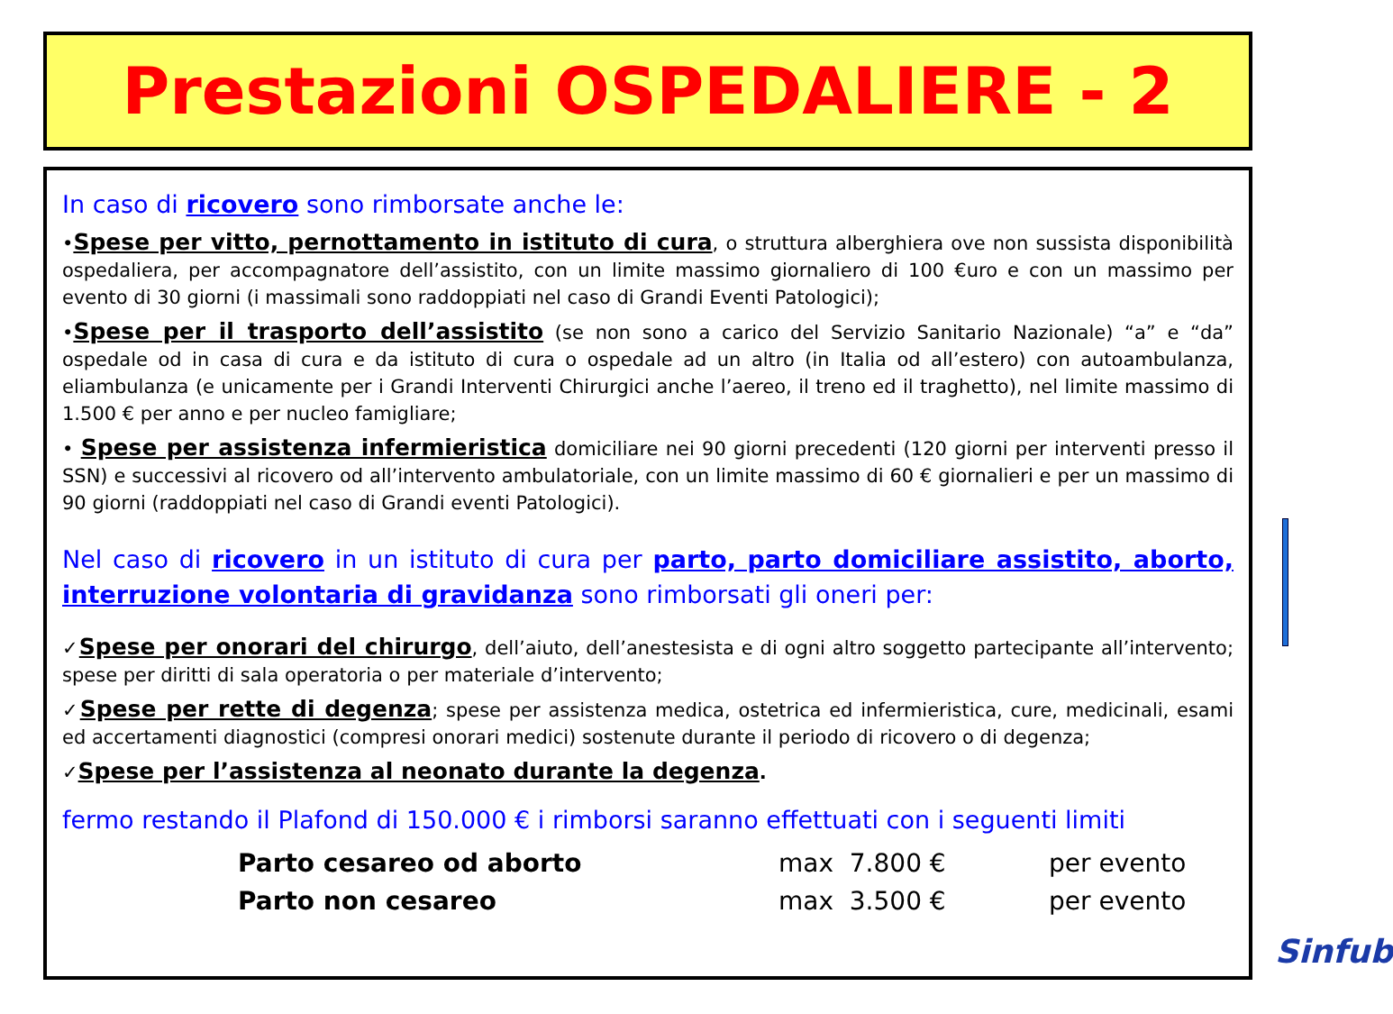Prestazioni OSPEDALIERE - 2
In caso di ricovero sono rimborsate anche le:
•Spese per vitto, pernottamento in istituto di cura, o struttura alberghiera ove non sussista disponibilità ospedaliera, per accompagnatore dell’assistito, con un limite massimo giornaliero di 100 €uro e con un massimo per evento di 30 giorni (i massimali sono raddoppiati nel caso di Grandi Eventi Patologici);
•Spese per il trasporto dell’assistito (se non sono a carico del Servizio Sanitario Nazionale) “a” e “da” ospedale od in casa di cura e da istituto di cura o ospedale ad un altro (in Italia od all’estero) con autoambulanza, eliambulanza (e unicamente per i Grandi Interventi Chirurgici anche l’aereo, il treno ed il traghetto), nel limite massimo di 1.500 € per anno e per nucleo famigliare;
• Spese per assistenza infermieristica domiciliare nei 90 giorni precedenti (120 giorni per interventi presso il SSN) e successivi al ricovero od all’intervento ambulatoriale, con un limite massimo di 60 € giornalieri e per un massimo di 90 giorni (raddoppiati nel caso di Grandi eventi Patologici).
Nel caso di ricovero in un istituto di cura per parto, parto domiciliare assistito, aborto, interruzione volontaria di gravidanza sono rimborsati gli oneri per:
✓Spese per onorari del chirurgo, dell’aiuto, dell’anestesista e di ogni altro soggetto partecipante all’intervento; spese per diritti di sala operatoria o per materiale d’intervento;
✓Spese per rette di degenza; spese per assistenza medica, ostetrica ed infermieristica, cure, medicinali, esami ed accertamenti diagnostici (compresi onorari medici) sostenute durante il periodo di ricovero o di degenza;
✓Spese per l’assistenza al neonato durante la degenza.
fermo restando il Plafond di 150.000 € i rimborsi saranno effettuati con i seguenti limiti
| Parto cesareo od aborto | max 7.800 € | per evento |
| Parto non cesareo | max 3.500 € | per evento |
Sinfub